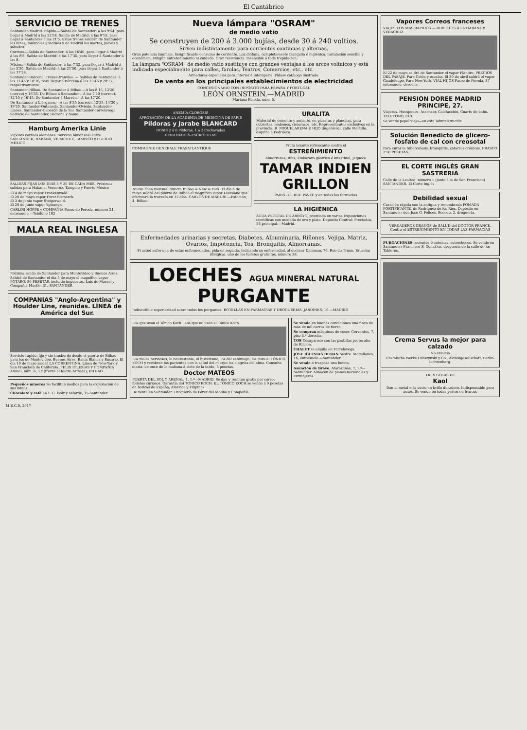El Cantábrico
SERVICIO DE TRENES
Santander-Madrid. Rápido.—Salida de Santander: á las 9'54, para llegar á Madrid á las 22'58. Salida de Madrid: á las 9'15, para llegar á Santander á las 21'5. Estos trenes saldrán de Santander los lunes, miércoles y viernes y de Madrid los martes, jueves y sábados.
Correos.—Salida de Santander: á las 16'40, para llegar á Madrid á las 8'8. Salida de Madrid: á las 17'35, para llegar á Santander á las 8.
Mixtos.—Salida de Santander: á las 7'33, para llegar á Madrid á las 5'30. Salida de Madrid: á las 21'50, para llegar á Santander á las 17'28.
Santander-Bárcena. Trenes-tranvías. — Salidas de Santander: á las 11'45 y 18'16, para llegar á Bárcena á las 13'46 y 20'17, respectivamente.
Santander-Bilbao. De Santander á Bilbao.—A las 8'15, 12'20 (correo) y 16'55. De Bilbao á Santander.—A las 7'40 (correo), 12'10 y 16'45. De Santander á Marrón.—A las 17'20.
De Santander á Liérganes.—A las 8'35 (correo), 12'35, 14'30 y 19'20. Santander-Ontaneda. Santander-Oviedo. Santander-Llanes. Santander-Cabezón de la Sal. Santander-Torrelavega. Servicio de Santander, Pedreña y Somo.
Hamburg Amerika Linie
Vapores correos alemanes. Servicio bimensual entre SANTANDER, HABANA, VERACRUZ, TAMPICO y PUERTO MÉXICO
SALIDAS FIJAS LOS DIAS 3 Y 20 DE CADA MES. Próximas salidas para Habana, Veracruz, Tampico y Puerto México
El 4 de mayo vapor Frankenwald.
El 20 de mayo vapor Furst Bismarck.
El 3 de junio vapor Steigerwald.
El 20 de junio vapor Ypiranga.
CARLOS HOPPE y COMPAÑIA Paseo de Pereda, número 21, entresuelo.—Teléfono 102
MALA REAL INGLESA
Próxima salida de Santander para Montevideo y Buenos Aires. Saldrá de Santander el día 5 de mayo el magnífico vapor POTARO. 80 PESETAS, incluido impuestos. Luis de Marurí y Compañía Muelle, 31.-SANTANDER
COMPANIAS "Anglo-Argentina" y Houlder Line, reunidas. LÍNEA de América del Sur.
Servicio rápido, fijo y sin trasbordo desde el puerto de Bilbao para los de Montevideo, Buenos Aires, Bahía Blanca y Rosario. El día 19 de mayo saldrá LA CORRENTINA. Línea de New-York y San Francisco de California. FELIX IGLESIAS Y COMPAÑIA Arenal, núm. 6, 1.º (frente al teatro Arriaga), BILBAO
Pequeños mineros Se facilitan medios para la explotación de sus minas.
Chocolate y café La F. G. Isolz y Velarde, 15-Santander.
Nueva lámpara "OSRAM"
de medio vatio
Se construyen de 200 á 3.000 bujías, desde 30 á 240 voltios.
Sirven indistintamente para corrientes continuas y alternas.
Gran potencia lumínica. Insignificante consumo de corriente. Luz diáfana, completamente tranquila é higiénica. Instalación sencilla y económica. Ningún entretenimiento ni cuidado. Gran resistencia. Insensible á toda trepidacion.
La lámpara "OSRAM" de medio vatio sustituye con grandes ventajas á los arcos voltaicos y está indicada especialmente para calles, farolas, Teatros, Comercios, etc., etc.
Armaduras especiales para interior é intemperie. Pídase catálogo ilustrado.
De venta en los principales establecimientos de electricidad
CONCESIONARIO CON DEPÓSITO PARA ESPAÑA Y PORTUGAL
LEÓN ORNSTEIN.—MADRID
Mariana Pineda, núm. 5.
ANEMIA-CLOROSIS
APROBACIÓN DE LA ACADEMIA DE MEDICINA DE PARIS
Píldoras y Jarabe BLANCARD
DOSIS 2 á 6 Píldoras, 1 á 3 Cucharadas
DEBILIDADES-ESCROFULAS
COMPAGNIE GENERALE TRASATLANTIQUE
Nueva línea mensual directa Bilbao = New = York. El día 6 de mayo saldrá del puerto de Bilbao el magnífico vapor Louisiane que efectuará la travesía en 12 días. CARLOS DE MARURI.—Estación, 4, Bilbao.
URALITA
Material de cemento y amianto, en pizarras y planchas, para cubiertas, embonos, cielorasos, etc. Representantes exclusivos en la provincia: R. MIQUELARENA É HIJO (ingeniero), calle Martillo, esquina á Pedrueca.
Fruta laxante refrescante contra el
ESTREÑIMIENTO
Almorranas, Bilis, Embarazo gástrico é intestinal, Jaqueca
TAMAR INDIEN GRILLON
PARIS.-13, RUE PAVEE y en todas las farmacias
LA HIGIÉNICA
AGUA VEGETAL DE ARROYO, premiada en varias Exposiciones científicas con medalla de oro y plata. Depósito Central: Preciados, 56 principal.—Madrid.
Enfermedades urinarias y secretas, Diabetes, Albuminuria, Riñones, Vejiga, Matriz, Ovarios, Impotencia, Tos, Bronquitis, Almorranas.
Si usted sufre una de estas enfermedades, pida en seguida, indicando su enfermedad, al docteur Damman, 76, Rue du Trone, Bruselas (Bélgica), uno de los folletos gratuitos, número 38.
LOECHES AGUA MINERAL NATURAL PURGANTE
Indiscutible superioridad sobre todos los purgantes. BOTELLAS EN FARMACIAS Y DROGUERIAS. JARDINES, 15.—MADRID
Los que usan el Tónico Koch · Los que no usan el Tónico Koch
Los males nerviosos, la neurastenia, el histerismo, los del estómago, los cura el TÓNICO KOCH y recobran los pacientes con la salud del cuerpo las alegrías del alma. Consulta diaria: de once de la mañana á siete de la tarde, 5 pesetas.
Doctor MATEOS
PUERTA DEL SOL Y ARENAL, 1, 1.º—MADRID. Se dan y remiten gratis por correo folletos curiosos. Garantía del TONICO KOCH. EL TÓNICO KOCH se vende á 9 pesetas en boticas de España, América y Filipinas.
De venta en Santander: Droguería de Pérez del Molino y Compañía.
Se vende en buenas condiciones una finca de más de mil carros de tierra.
Se compran máquinas de coser. Cervantes, 7, piso 3.º derecha.
TOS Desaparece con las pastillas pectorales de Rincon.
CHALET se alquila en Torrelavega.
JOSE IGLESIAS DURAN Sastre. Magallanes, 16, entresuelo.—Santander
Se vende ó traspasa una botica.
Asunción de Bravo. Atarazanas, 7, 1.º—Santander. Almacén de pianos nacionales y extranjeros.
Vapores Correos franceses
VIAJES LOS MAS RAPIDOS — DIRECTOS Á LA HABANA y VERACRUZ
El 22 de mayo saldrá de Santander el vapor Flandre. PRECIOS DEL PASAJE. Para Colón y escalas. El 30 de abril saldrá el vapor Guadeloupe. Para New-York. VIAL HIJOS Paseo de Pereda, 37 entresuelo, derecha
PENSION DOREE MADRID PRINCIPE, 27.
Viajeros. Huespedes. Ascensor, Calefacción, Cuarto de baño. TELEFONO, 819.
Se vende papel viejo—en esta Administración
Solución Benedicto de glicero-fosfato de cal con creosotal
Para curar la tuberculosis, bronquitis, catarros crónicos. FRASCO 2'50 PESETAS.
EL CORTE INGLÉS GRAN SASTRERIA
Calle de la Lealtad, número 1 (junto á la de San Francisco) SANTANDER. El Corte Inglés
Debilidad sexual
Curación rápida con la antigua y renombrada POMADA PORTIFICANTE, de Rodríguez de los Ríos. Depósito en Santander: don José G. Felices, Becedo, 2, droguería.
VERDADEROS GRANOS de SALUD del DOCTOR FRANCK. Contra el ESTREÑIMIENTO EN TODAS LAS FARMACIAS
PURGACIONES recientes ó crónicas, estrecheces. Se vende en Santander: Francisco S. González, droguería de la calle de los Tableros.
Crema Servus la mejor para calzado
No ensucia
Chemische Werke Lubszynski y Co., Aktiengesellschaft, Berlin-Lichtenberg.
TRES GOTAS DE
Kaol
Dan al metal más sucio un brillo duradero. Indispensable para autos. Se vende en todas partes en frascos
M.E.C.D. 2017